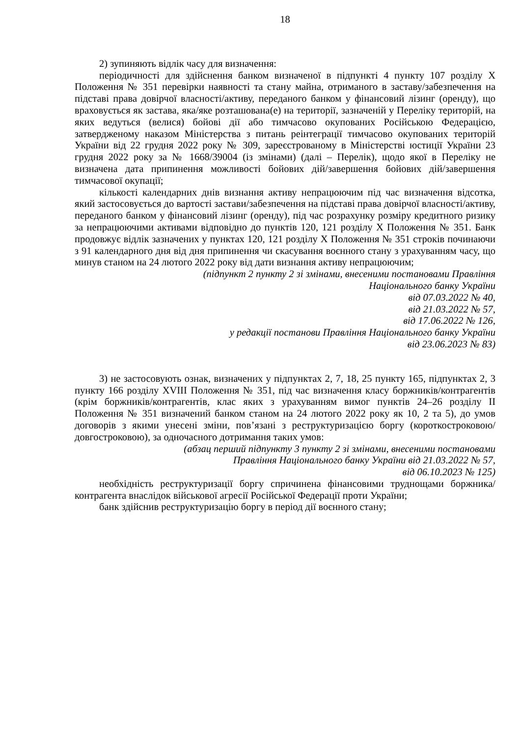18
2) зупиняють відлік часу для визначення:
періодичності для здійснення банком визначеної в підпункті 4 пункту 107 розділу X Положення № 351 перевірки наявності та стану майна, отриманого в заставу/забезпечення на підставі права довірчої власності/активу, переданого банком у фінансовий лізинг (оренду), що враховується як застава, яка/яке розташована(е) на території, зазначеній у Переліку територій, на яких ведуться (велися) бойові дії або тимчасово окупованих Російською Федерацією, затвердженому наказом Міністерства з питань реінтеграції тимчасово окупованих територій України від 22 грудня 2022 року № 309, зареєстрованому в Міністерстві юстиції України 23 грудня 2022 року за № 1668/39004 (із змінами) (далі – Перелік), щодо якої в Переліку не визначена дата припинення можливості бойових дій/завершення бойових дій/завершення тимчасової окупації;
кількості календарних днів визнання активу непрацюючим під час визначення відсотка, який застосовується до вартості застави/забезпечення на підставі права довірчої власності/активу, переданого банком у фінансовий лізинг (оренду), під час розрахунку розміру кредитного ризику за непрацюючими активами відповідно до пунктів 120, 121 розділу X Положення № 351. Банк продовжує відлік зазначених у пунктах 120, 121 розділу X Положення № 351 строків починаючи з 91 календарного дня від дня припинення чи скасування воєнного стану з урахуванням часу, що минув станом на 24 лютого 2022 року від дати визнання активу непрацюючим;
(підпункт 2 пункту 2 зі змінами, внесеними постановами Правління
Національного банку України
від 07.03.2022 № 40,
від 21.03.2022 № 57,
від 17.06.2022 № 126,
у редакції постанови Правління Національного банку України
від 23.06.2023 № 83)
3) не застосовують ознак, визначених у підпунктах 2, 7, 18, 25 пункту 165, підпунктах 2, 3 пункту 166 розділу XVIII Положення № 351, під час визначення класу боржників/контрагентів (крім боржників/контрагентів, клас яких з урахуванням вимог пунктів 24–26 розділу II Положення № 351 визначений банком станом на 24 лютого 2022 року як 10, 2 та 5), до умов договорів з якими унесені зміни, пов’язані з реструктуризацією боргу (короткостроковою/довгостроковою), за одночасного дотримання таких умов:
(абзац перший підпункту 3 пункту 2 зі змінами, внесеними постановами
Правління Національного банку України від 21.03.2022 № 57,
від 06.10.2023 № 125)
необхідність реструктуризації боргу спричинена фінансовими труднощами боржника/контрагента внаслідок військової агресії Російської Федерації проти України;
банк здійснив реструктуризацію боргу в період дії воєнного стану;